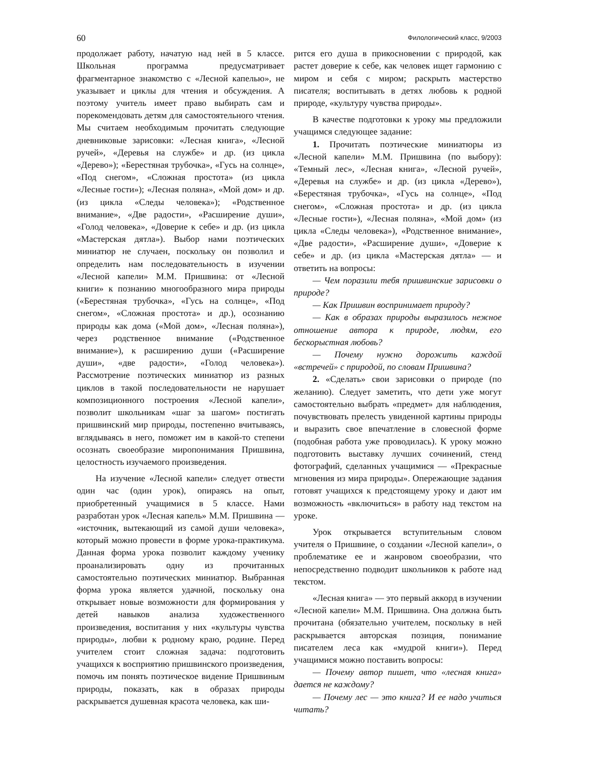60 Филологический класс, 9/2003
продолжает работу, начатую над ней в 5 классе. Школьная программа предусматривает фрагментарное знакомство с «Лесной капелью», не указывает и циклы для чтения и обсуждения. А поэтому учитель имеет право выбирать сам и порекомендовать детям для самостоятельного чтения. Мы считаем необходимым прочитать следующие дневниковые зарисовки: «Лесная книга», «Лесной ручей», «Деревья на службе» и др. (из цикла «Дерево»); «Берестяная трубочка», «Гусь на солнце», «Под снегом», «Сложная простота» (из цикла «Лесные гости»); «Лесная поляна», «Мой дом» и др. (из цикла «Следы человека»); «Родственное внимание», «Две радости», «Расширение души», «Голод человека», «Доверие к себе» и др. (из цикла «Мастерская дятла»). Выбор нами поэтических миниатюр не случаен, поскольку он позволил и определить нам последовательность в изучении «Лесной капели» М.М. Пришвина: от «Лесной книги» к познанию многообразного мира природы («Берестяная трубочка», «Гусь на солнце», «Под снегом», «Сложная простота» и др.), осознанию природы как дома («Мой дом», «Лесная поляна»), через родственное внимание («Родственное внимание»), к расширению души («Расширение души», «две радости», «Голод человека»). Рассмотрение поэтических миниатюр из разных циклов в такой последовательности не нарушает композиционного построения «Лесной капели», позволит школьникам «шаг за шагом» постигать пришвинский мир природы, постепенно вчитываясь, вглядываясь в него, поможет им в какой-то степени осознать своеобразие миропонимания Пришвина, целостность изучаемого произведения.
На изучение «Лесной капели» следует отвести один час (один урок), опираясь на опыт, приобретенный учащимися в 5 классе. Нами разработан урок «Лесная капель» М.М. Пришвина — «источник, вытекающий из самой души человека», который можно провести в форме урока-практикума. Данная форма урока позволит каждому ученику проанализировать одну из прочитанных самостоятельно поэтических миниатюр. Выбранная форма урока является удачной, поскольку она открывает новые возможности для формирования у детей навыков анализа художественного произведения, воспитания у них «культуры чувства природы», любви к родному краю, родине. Перед учителем стоит сложная задача: подготовить учащихся к восприятию пришвинского произведения, помочь им понять поэтическое видение Пришвиным природы, показать, как в образах природы раскрывается душевная красота человека, как ши-
рится его душа в прикосновении с природой, как растет доверие к себе, как человек ищет гармонию с миром и себя с миром; раскрыть мастерство писателя; воспитывать в детях любовь к родной природе, «культуру чувства природы».
В качестве подготовки к уроку мы предложили учащимся следующее задание:
1. Прочитать поэтические миниатюры из «Лесной капели» М.М. Пришвина (по выбору): «Темный лес», «Лесная книга», «Лесной ручей», «Деревья на службе» и др. (из цикла «Дерево»), «Берестяная трубочка», «Гусь на солнце», «Под снегом», «Сложная простота» и др. (из цикла «Лесные гости»), «Лесная поляна», «Мой дом» (из цикла «Следы человека»), «Родственное внимание», «Две радости», «Расширение души», «Доверие к себе» и др. (из цикла «Мастерская дятла» — и ответить на вопросы:
— Чем поразили тебя пришвинские зарисовки о природе?
— Как Пришвин воспринимает природу?
— Как в образах природы выразилось нежное отношение автора к природе, людям, его бескорыстная любовь?
— Почему нужно дорожить каждой «встречей» с природой, по словам Пришвина?
2. «Сделать» свои зарисовки о природе (по желанию). Следует заметить, что дети уже могут самостоятельно выбрать «предмет» для наблюдения, почувствовать прелесть увиденной картины природы и выразить свое впечатление в словесной форме (подобная работа уже проводилась). К уроку можно подготовить выставку лучших сочинений, стенд фотографий, сделанных учащимися — «Прекрасные мгновения из мира природы». Опережающие задания готовят учащихся к предстоящему уроку и дают им возможность «включиться» в работу над текстом на уроке.
Урок открывается вступительным словом учителя о Пришвине, о создании «Лесной капели», о проблематике ее и жанровом своеобразии, что непосредственно подводит школьников к работе над текстом.
«Лесная книга» — это первый аккорд в изучении «Лесной капели» М.М. Пришвина. Она должна быть прочитана (обязательно учителем, поскольку в ней раскрывается авторская позиция, понимание писателем леса как «мудрой книги»). Перед учащимися можно поставить вопросы:
— Почему автор пишет, что «лесная книга» дается не каждому?
— Почему лес — это книга? И ее надо учиться читать?